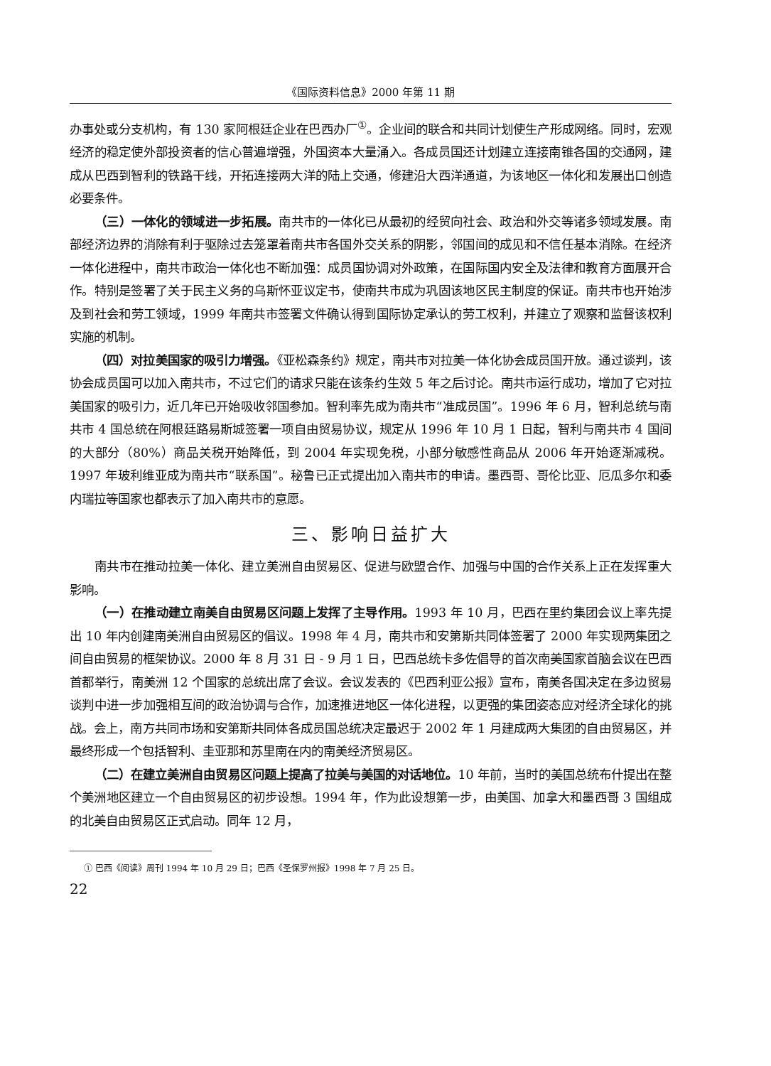《国际资料信息》2000 年第 11 期
办事处或分支机构，有 130 家阿根廷企业在巴西办厂<sup>①</sup>。企业间的联合和共同计划使生产形成网络。同时，宏观经济的稳定使外部投资者的信心普遍增强，外国资本大量涌入。各成员国还计划建立连接南锥各国的交通网，建成从巴西到智利的铁路干线，开拓连接两大洋的陆上交通，修建沿大西洋通道，为该地区一体化和发展出口创造必要条件。
（三）一体化的领域进一步拓展。南共市的一体化已从最初的经贸向社会、政治和外交等诸多领域发展。南部经济边界的消除有利于驱除过去笼罩着南共市各国外交关系的阴影，邻国间的成见和不信任基本消除。在经济一体化进程中，南共市政治一体化也不断加强：成员国协调对外政策，在国际国内安全及法律和教育方面展开合作。特别是签署了关于民主义务的乌斯怀亚议定书，使南共市成为巩固该地区民主制度的保证。南共市也开始涉及到社会和劳工领域，1999 年南共市签署文件确认得到国际协定承认的劳工权利，并建立了观察和监督该权利实施的机制。
（四）对拉美国家的吸引力增强。《亚松森条约》规定，南共市对拉美一体化协会成员国开放。通过谈判，该协会成员国可以加入南共市，不过它们的请求只能在该条约生效 5 年之后讨论。南共市运行成功，增加了它对拉美国家的吸引力，近几年已开始吸收邻国参加。智利率先成为南共市“准成员国”。1996 年 6 月，智利总统与南共市 4 国总统在阿根廷路易斯城签署一项自由贸易协议，规定从 1996 年 10 月 1 日起，智利与南共市 4 国间的大部分（80%）商品关税开始降低，到 2004 年实现免税，小部分敏感性商品从 2006 年开始逐渐减税。1997 年玻利维亚成为南共市“联系国”。秘鲁已正式提出加入南共市的申请。墨西哥、哥伦比亚、厄瓜多尔和委内瑞拉等国家也都表示了加入南共市的意愿。
三、影响日益扩大
南共市在推动拉美一体化、建立美洲自由贸易区、促进与欧盟合作、加强与中国的合作关系上正在发挥重大影响。
（一）在推动建立南美自由贸易区问题上发挥了主导作用。1993 年 10 月，巴西在里约集团会议上率先提出 10 年内创建南美洲自由贸易区的倡议。1998 年 4 月，南共市和安第斯共同体签署了 2000 年实现两集团之间自由贸易的框架协议。2000 年 8 月 31 日 - 9 月 1 日，巴西总统卡多佐倡导的首次南美国家首脑会议在巴西首都举行，南美洲 12 个国家的总统出席了会议。会议发表的《巴西利亚公报》宣布，南美各国决定在多边贸易谈判中进一步加强相互间的政治协调与合作，加速推进地区一体化进程，以更强的集团姿态应对经济全球化的挑战。会上，南方共同市场和安第斯共同体各成员国总统决定最迟于 2002 年 1 月建成两大集团的自由贸易区，并最终形成一个包括智利、圭亚那和苏里南在内的南美经济贸易区。
（二）在建立美洲自由贸易区问题上提高了拉美与美国的对话地位。10 年前，当时的美国总统布什提出在整个美洲地区建立一个自由贸易区的初步设想。1994 年，作为此设想第一步，由美国、加拿大和墨西哥 3 国组成的北美自由贸易区正式启动。同年 12 月，
① 巴西《阅读》周刊 1994 年 10 月 29 日；巴西《圣保罗州报》1998 年 7 月 25 日。
22